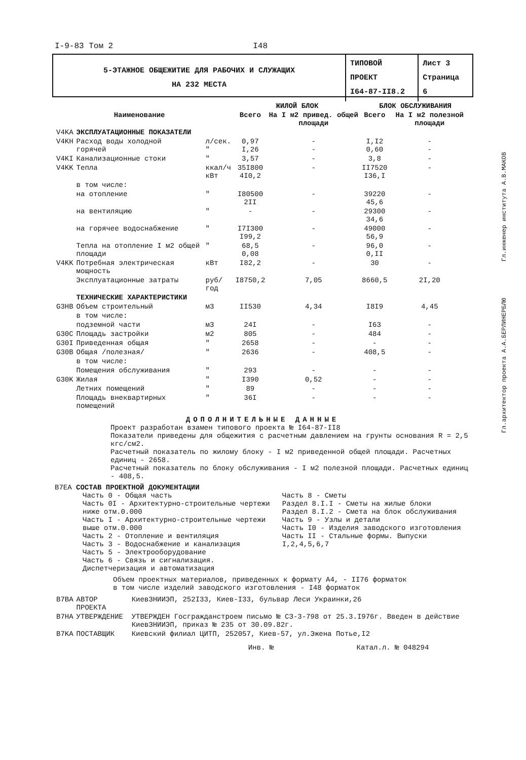I-9-83 Том 2 I48
| 5-ЭТАЖНОЕ ОБЩЕЖИТИЕ ДЛЯ РАБОЧИХ И СЛУЖАЩИХ НА 232 МЕСТА | ТИПОВОЙ ПРОЕКТ I64-87-II8.2 | Лист 3 Страница 6 |
| | | | ЖИЛОЙ БЛОК | | БЛОК ОБСЛУЖИВАНИЯ | |
| --- | --- | --- | --- | --- | --- | --- |
| | Наименование | | Всего | На I м2 привед. общей площади | Всего | На I м2 полезной площади |
| V4KA | ЭКСПЛУАТАЦИОННЫЕ ПОКАЗАТЕЛИ | | | | | |
| V4KH | Расход воды холодной горячей | л/сек. " | 0,97 I,26 | - - | I,I2 0,60 | - - |
| V4KI | Канализационные стоки | " | 3,57 | - | 3,8 | - |
| V4KK | Тепла | ккал/ч кВт | 35I800 4I0,2 | - | II7520 I36,I | - |
| | в том числе: | | | | | |
| | на отопление | " | I80500 2II | - | 39220 45,6 | - |
| | на вентиляцию | " | - | - | 29300 34,6 | - |
| | на горячее водоснабжение | " | I7I300 I99,2 | - | 49000 56,9 | - |
| | Тепла на отопление I м2 общей площади | " | 68,5 0,08 | - | 96,0 0,II | - |
| V4KK | Потребная электрическая мощность | кВт | I82,2 | - | 30 | - |
| | Эксплуатационные затраты | руб/год | I8750,2 | 7,05 | 8660,5 | 2I,20 |
| | ТЕХНИЧЕСКИЕ ХАРАКТЕРИСТИКИ | | | | | |
| G3HB | Объем строительный | м3 | II530 | 4,34 | I8I9 | 4,45 |
| | в том числе: | | | | | |
| | подземной части | м3 | 24I | - | I63 | - |
| G30C | Площадь застройки | м2 | 805 | - | 484 | - |
| G30I | Приведенная общая | " | 2658 | - | - | - |
| G30B | Общая /полезная/ | " | 2636 | - | 408,5 | - |
| | в том числе: | | | | | |
| | Помещения обслуживания | " | 293 | - | - | - |
| G30K | Жилая | " | I390 | 0,52 | - | - |
| | Летних помещений | " | 89 | - | - | - |
| | Площадь внеквартирных помещений | " | 36I | - | - | - |
ДОПОЛНИТЕЛЬНЫЕ ДАННЫЕ
Проект разработан взамен типового проекта № I64-87-II8
Показатели приведены для общежития с расчетным давлением на грунты основания R = 2,5 кгс/см2.
Расчетный показатель по жилому блоку - I м2 приведенной общей площади. Расчетных единиц - 2658.
Расчетный показатель по блоку обслуживания - I м2 полезной площади. Расчетных единиц - 408,5.
B7EA СОСТАВ ПРОЕКТНОЙ ДОКУМЕНТАЦИИ
Часть 0 - Общая часть
Часть 0I - Архитектурно-строительные чертежи ниже отм.0.000
Часть I - Архитектурно-строительные чертежи выше отм.0.000
Часть 2 - Отопление и вентиляция
Часть 3 - Водоснабжение и канализация
Часть 5 - Электрооборудование
Часть 6 - Связь и сигнализация. Диспетчеризация и автоматизация
Часть 8 - Сметы
Раздел 8.I.I - Сметы на жилые блоки
Раздел 8.I.2 - Смета на блок обслуживания
Часть 9 - Узлы и детали
Часть I0 - Изделия заводского изготовления
Часть II - Стальные формы. Выпуски I,2,4,5,6,7
Объем проектных материалов, приведенных к формату А4, - II76 форматок
в том числе изделий заводского изготовления - I48 форматок
| B7BA | АВТОР ПРОЕКТА | КиевЗНИИЭП, 252I33, Киев-I33, бульвар Леси Украинки,26 |
| B7HA | УТВЕРЖДЕНИЕ | УТВЕРЖДЕН Госгражданстроем письмо № СЗ-3-798 от 25.3.I976г. Введен в действие КиевЗНИИЭП, приказ № 235 от 30.09.82г. |
| B7KA | ПОСТАВЩИК | Киевский филиал ЦИТП, 252057, Киев-57, ул.Эжена Потье,I2 |
Инв. № Катал.л. № 048294
Гл.архитектор проекта А.А.БЕРЛИНЕРБЛЮ Гл.инженер института А.В.МАКОВ